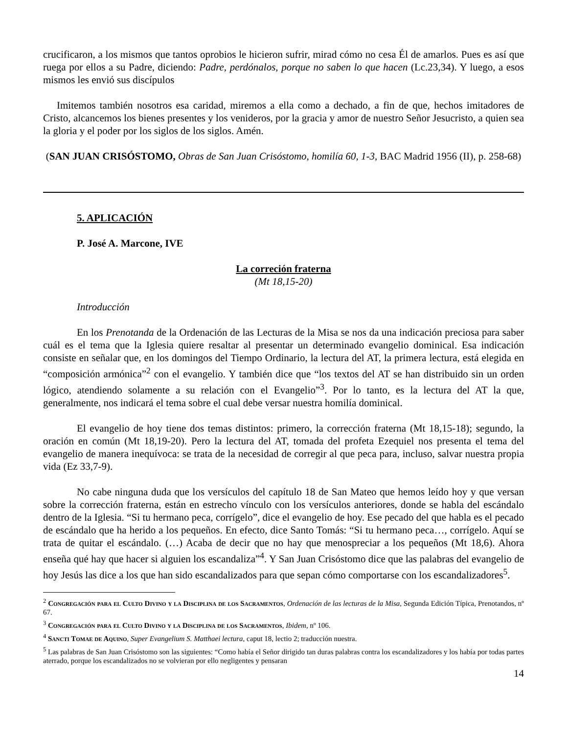crucificaron, a los mismos que tantos oprobios le hicieron sufrir, mirad cómo no cesa Él de amarlos. Pues es así que ruega por ellos a su Padre, diciendo: Padre, perdónalos, porque no saben lo que hacen (Lc.23,34). Y luego, a esos mismos les envió sus discípulos
Imitemos también nosotros esa caridad, miremos a ella como a dechado, a fin de que, hechos imitadores de Cristo, alcancemos los bienes presentes y los venideros, por la gracia y amor de nuestro Señor Jesucristo, a quien sea la gloria y el poder por los siglos de los siglos. Amén.
(SAN JUAN CRISÓSTOMO, Obras de San Juan Crisóstomo, homilía 60, 1-3, BAC Madrid 1956 (II), p. 258-68)
5. APLICACIÓN
P. José A. Marcone, IVE
La correción fraterna
(Mt 18,15-20)
Introducción
En los Prenotanda de la Ordenación de las Lecturas de la Misa se nos da una indicación preciosa para saber cuál es el tema que la Iglesia quiere resaltar al presentar un determinado evangelio dominical. Esa indicación consiste en señalar que, en los domingos del Tiempo Ordinario, la lectura del AT, la primera lectura, está elegida en “composición armónica”<sup>2</sup> con el evangelio. Y también dice que “los textos del AT se han distribuido sin un orden lógico, atendiendo solamente a su relación con el Evangelio”<sup>3</sup>. Por lo tanto, es la lectura del AT la que, generalmente, nos indicará el tema sobre el cual debe versar nuestra homilía dominical.
El evangelio de hoy tiene dos temas distintos: primero, la corrección fraterna (Mt 18,15-18); segundo, la oración en común (Mt 18,19-20). Pero la lectura del AT, tomada del profeta Ezequiel nos presenta el tema del evangelio de manera inequívoca: se trata de la necesidad de corregir al que peca para, incluso, salvar nuestra propia vida (Ez 33,7-9).
No cabe ninguna duda que los versículos del capítulo 18 de San Mateo que hemos leído hoy y que versan sobre la corrección fraterna, están en estrecho vínculo con los versículos anteriores, donde se habla del escándalo dentro de la Iglesia. “Si tu hermano peca, corrígelo”, dice el evangelio de hoy. Ese pecado del que habla es el pecado de escándalo que ha herido a los pequeños. En efecto, dice Santo Tomás: “Si tu hermano peca…, corrígelo. Aquí se trata de quitar el escándalo. (…) Acaba de decir que no hay que menospreciar a los pequeños (Mt 18,6). Ahora enseña qué hay que hacer si alguien los escandaliza”<sup>4</sup>. Y San Juan Crisóstomo dice que las palabras del evangelio de hoy Jesús las dice a los que han sido escandalizados para que sepan cómo comportarse con los escandalizadores<sup>5</sup>.
<sup>2</sup> Congregación para el Culto Divino y la Disciplina de los Sacramentos, Ordenación de las lecturas de la Misa, Segunda Edición Típica, Prenotandos, nº 67.
<sup>3</sup> Congregación para el Culto Divino y la Disciplina de los Sacramentos, Ibidem, nº 106.
<sup>4</sup> Sancti Tomae de Aquino, Super Evangelium S. Matthaei lectura, caput 18, lectio 2; traducción nuestra.
<sup>5</sup> Las palabras de San Juan Crisóstomo son las siguientes: “Como había el Señor dirigido tan duras palabras contra los escandalizadores y los había por todas partes aterrado, porque los escandalizados no se volvieran por ello negligentes y pensaran
14